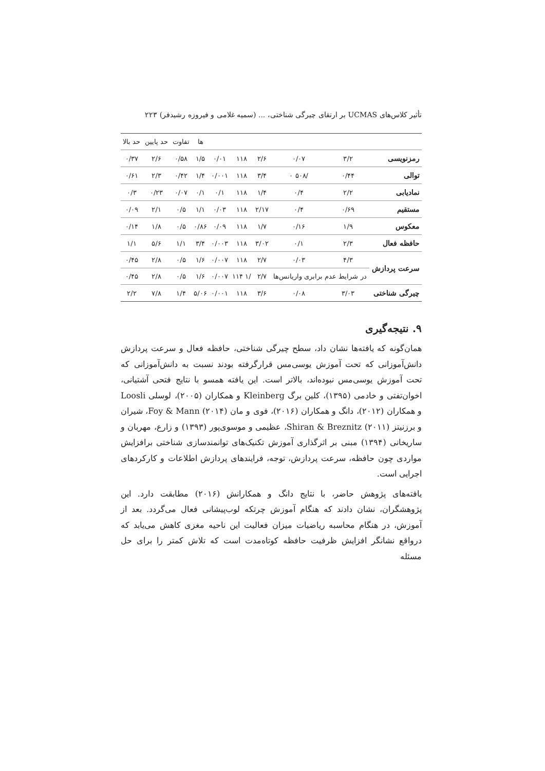تأثیر کلاس‌های UCMAS بر ارتقای چیرگی شناختی، ... (سمیه غلامی و فیروزه رشیدفر) ۲۲۳
| | | | | | | ها | تفاوت | حد پایین | حد بالا |
| رمزنویسی | ۳/۲ | ۰/۰۷ | ۲/۶ | ۱۱۸ | ۰/۰۱ | ۱/۵ | ۰/۵۸ | ۲/۶ | ۰/۳۷ |
| توالی | ۰/۴۴ | /۵۰۸ ۰ | ۳/۴ | ۱۱۸ | ۰/۰۰۱ | ۱/۴ | ۰/۴۲ | ۲/۳ | ۰/۶۱ |
| نمادیابی | ۲/۲ | ۰/۴ | ۱/۴ | ۱۱۸ | ۰/۱ | ۰/۱ | ۰/۰۷ | ۰/۲۳ | ۰/۳ |
| مستقیم | ۰/۶۹ | ۰/۴ | ۲/۱۷ | ۱۱۸ | ۰/۰۳ | ۱/۱ | ۰/۵ | ۲/۱ | ۰/۰۹ |
| معکوس | ۱/۹ | ۰/۱۶ | ۱/۷ | ۱۱۸ | ۰/۰۹ | ۰/۸۶ | ۰/۵ | ۱/۸ | ۰/۱۴ |
| حافظه فعال | ۲/۳ | ۰/۱ | ۳/۰۲ | ۱۱۸ | ۰/۰۰۳ | ۳/۴ | ۱/۱ | ۵/۶ | ۱/۱ |
| سرعت پردازش | ۴/۳ | ۰/۰۳ | ۲/۷ | ۱۱۸ | ۰/۰۰۷ | ۱/۶ | ۰/۵ | ۲/۸ | ۰/۴۵ |
| | در شرایط عدم برابری واریانس‌ها | | ۲/۷ | /۱ ۱۱۴ | ۰/۰۰۷ | ۱/۶ | ۰/۵ | ۲/۸ | ۰/۴۵ |
| چیرگی شناختی | ۳/۰۳ | ۰/۰۸ | ۳/۶ | ۱۱۸ | ۰/۰۰۱ | ۵/۰۶ | ۱/۴ | ۷/۸ | ۲/۲ |
۹. نتیجه‌گیری
همان‌گونه که یافته‌ها نشان داد، سطح چیرگی شناختی، حافظه فعال و سرعت پردازش دانش‌آموزانی که تحت آموزش یوسی‌مس قرارگرفته بودند نسبت به دانش‌آموزانی که تحت آموزش یوسی‌مس نبوده‌اند، بالاتر است. این یافته همسو با نتایج فتحی آشتیانی، اخوان‌تفتی و خادمی (۱۳۹۵)، کلین برگ Kleinberg و همکاران (۲۰۰۵)، لوسلی Loosli و همکاران (۲۰۱۲)، دانگ و همکاران (۲۰۱۶)، فوی و مان Foy & Mann (۲۰۱۴)، شیران و برزنیتز Shiran & Breznitz (۲۰۱۱)، عظیمی و موسوی‌پور (۱۳۹۳) و زارع، مهربان و ساریخانی (۱۳۹۴) مبنی بر اثرگذاری آموزش تکنیک‌های توانمندسازی شناختی برافزایش مواردی چون حافظه، سرعت پردازش، توجه، فرایندهای پردازش اطلاعات و کارکردهای اجرایی است.
یافته‌های پژوهش حاضر، با نتایج دانگ و همکارانش (۲۰۱۶) مطابقت دارد. این پژوهشگران، نشان دادند که هنگام آموزش چرتکه لوب‌پیشانی فعال می‌گردد. بعد از آموزش، در هنگام محاسبه ریاضیات میزان فعالیت این ناحیه مغزی کاهش می‌یابد که درواقع نشانگر افزایش ظرفیت حافظه کوتاه‌مدت است که تلاش کمتر را برای حل مسئله